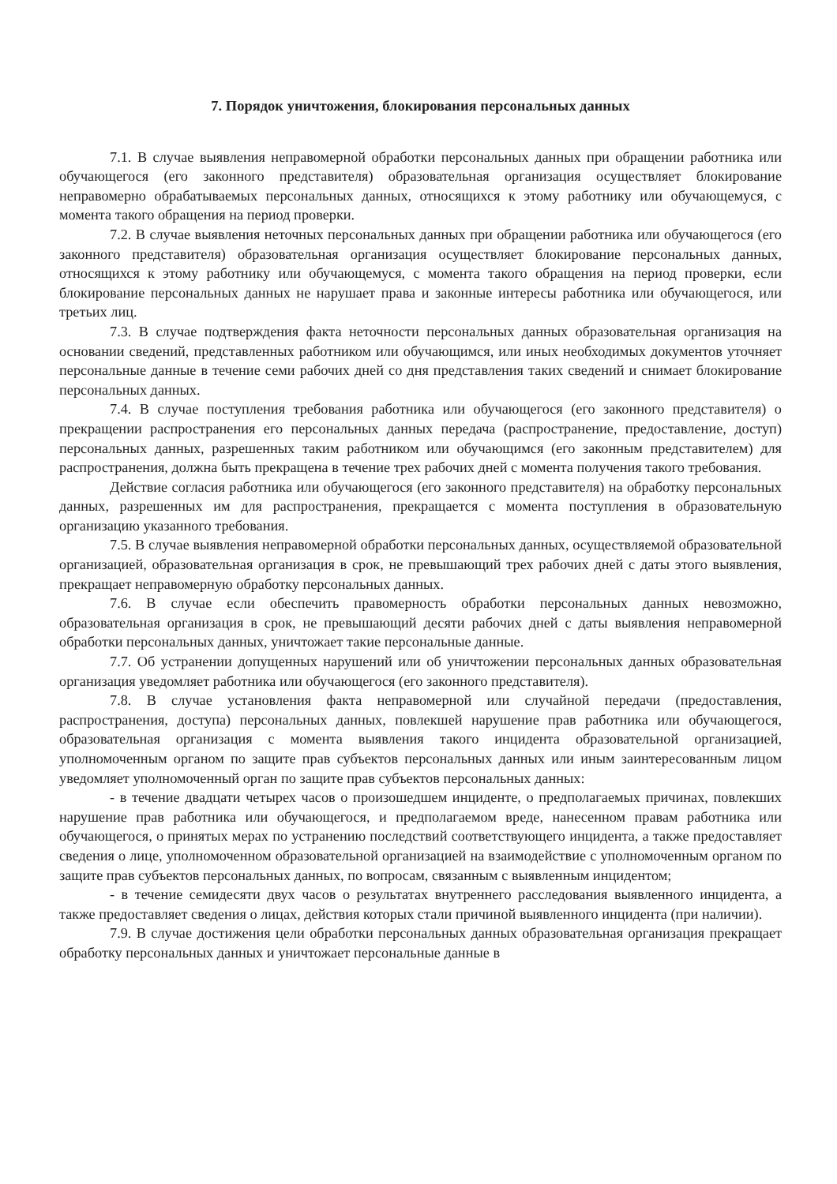7. Порядок уничтожения, блокирования персональных данных
7.1. В случае выявления неправомерной обработки персональных данных при обращении работника или обучающегося (его законного представителя) образовательная организация осуществляет блокирование неправомерно обрабатываемых персональных данных, относящихся к этому работнику или обучающемуся, с момента такого обращения на период проверки.
7.2. В случае выявления неточных персональных данных при обращении работника или обучающегося (его законного представителя) образовательная организация осуществляет блокирование персональных данных, относящихся к этому работнику или обучающемуся, с момента такого обращения на период проверки, если блокирование персональных данных не нарушает права и законные интересы работника или обучающегося, или третьих лиц.
7.3. В случае подтверждения факта неточности персональных данных образовательная организация на основании сведений, представленных работником или обучающимся, или иных необходимых документов уточняет персональные данные в течение семи рабочих дней со дня представления таких сведений и снимает блокирование персональных данных.
7.4. В случае поступления требования работника или обучающегося (его законного представителя) о прекращении распространения его персональных данных передача (распространение, предоставление, доступ) персональных данных, разрешенных таким работником или обучающимся (его законным представителем) для распространения, должна быть прекращена в течение трех рабочих дней с момента получения такого требования.
Действие согласия работника или обучающегося (его законного представителя) на обработку персональных данных, разрешенных им для распространения, прекращается с момента поступления в образовательную организацию указанного требования.
7.5. В случае выявления неправомерной обработки персональных данных, осуществляемой образовательной организацией, образовательная организация в срок, не превышающий трех рабочих дней с даты этого выявления, прекращает неправомерную обработку персональных данных.
7.6. В случае если обеспечить правомерность обработки персональных данных невозможно, образовательная организация в срок, не превышающий десяти рабочих дней с даты выявления неправомерной обработки персональных данных, уничтожает такие персональные данные.
7.7. Об устранении допущенных нарушений или об уничтожении персональных данных образовательная организация уведомляет работника или обучающегося (его законного представителя).
7.8. В случае установления факта неправомерной или случайной передачи (предоставления, распространения, доступа) персональных данных, повлекшей нарушение прав работника или обучающегося, образовательная организация с момента выявления такого инцидента образовательной организацией, уполномоченным органом по защите прав субъектов персональных данных или иным заинтересованным лицом уведомляет уполномоченный орган по защите прав субъектов персональных данных:
- в течение двадцати четырех часов о произошедшем инциденте, о предполагаемых причинах, повлекших нарушение прав работника или обучающегося, и предполагаемом вреде, нанесенном правам работника или обучающегося, о принятых мерах по устранению последствий соответствующего инцидента, а также предоставляет сведения о лице, уполномоченном образовательной организацией на взаимодействие с уполномоченным органом по защите прав субъектов персональных данных, по вопросам, связанным с выявленным инцидентом;
- в течение семидесяти двух часов о результатах внутреннего расследования выявленного инцидента, а также предоставляет сведения о лицах, действия которых стали причиной выявленного инцидента (при наличии).
7.9. В случае достижения цели обработки персональных данных образовательная организация прекращает обработку персональных данных и уничтожает персональные данные в